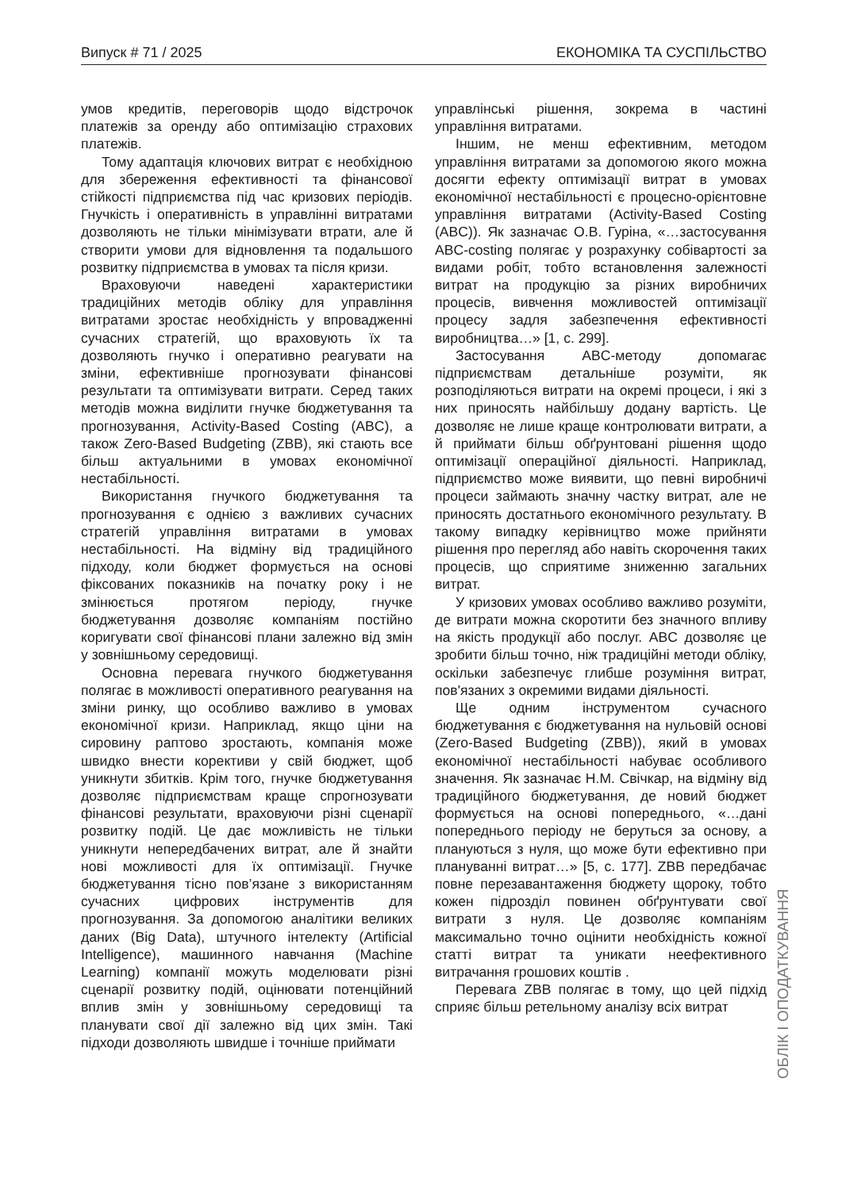Випуск # 71 / 2025 ЕКОНОМІКА ТА СУСПІЛЬСТВО
умов кредитів, переговорів щодо відстрочок платежів за оренду або оптимізацію страхових платежів.
Тому адаптація ключових витрат є необхідною для збереження ефективності та фінансової стійкості підприємства під час кризових періодів. Гнучкість і оперативність в управлінні витратами дозволяють не тільки мінімізувати втрати, але й створити умови для відновлення та подальшого розвитку підприємства в умовах та після кризи.
Враховуючи наведені характеристики традиційних методів обліку для управління витратами зростає необхідність у впровадженні сучасних стратегій, що враховують їх та дозволяють гнучко і оперативно реагувати на зміни, ефективніше прогнозувати фінансові результати та оптимізувати витрати. Серед таких методів можна виділити гнучке бюджетування та прогнозування, Activity-Based Costing (ABC), а також Zero-Based Budgeting (ZBB), які стають все більш актуальними в умовах економічної нестабільності.
Використання гнучкого бюджетування та прогнозування є однією з важливих сучасних стратегій управління витратами в умовах нестабільності. На відміну від традиційного підходу, коли бюджет формується на основі фіксованих показників на початку року і не змінюється протягом періоду, гнучке бюджетування дозволяє компаніям постійно коригувати свої фінансові плани залежно від змін у зовнішньому середовищі.
Основна перевага гнучкого бюджетування полягає в можливості оперативного реагування на зміни ринку, що особливо важливо в умовах економічної кризи. Наприклад, якщо ціни на сировину раптово зростають, компанія може швидко внести корективи у свій бюджет, щоб уникнути збитків. Крім того, гнучке бюджетування дозволяє підприємствам краще спрогнозувати фінансові результати, враховуючи різні сценарії розвитку подій. Це дає можливість не тільки уникнути непередбачених витрат, але й знайти нові можливості для їх оптимізації. Гнучке бюджетування тісно пов’язане з використанням сучасних цифрових інструментів для прогнозування. За допомогою аналітики великих даних (Big Data), штучного інтелекту (Artificial Intelligence), машинного навчання (Machine Learning) компанії можуть моделювати різні сценарії розвитку подій, оцінювати потенційний вплив змін у зовнішньому середовищі та планувати свої дії залежно від цих змін. Такі підходи дозволяють швидше і точніше приймати
управлінські рішення, зокрема в частині управління витратами.
Іншим, не менш ефективним, методом управління витратами за допомогою якого можна досягти ефекту оптимізації витрат в умовах економічної нестабільності є процесно-орієнтовне управління витратами (Activity-Based Costing (ABC)). Як зазначає О.В. Гуріна, «…застосування ABC-costing полягає у розрахунку собівартості за видами робіт, тобто встановлення залежності витрат на продукцію за різних виробничих процесів, вивчення можливостей оптимізації процесу задля забезпечення ефективності виробництва…» [1, с. 299].
Застосування ABC-методу допомагає підприємствам детальніше розуміти, як розподіляються витрати на окремі процеси, і які з них приносять найбільшу додану вартість. Це дозволяє не лише краще контролювати витрати, а й приймати більш обґрунтовані рішення щодо оптимізації операційної діяльності. Наприклад, підприємство може виявити, що певні виробничі процеси займають значну частку витрат, але не приносять достатнього економічного результату. В такому випадку керівництво може прийняти рішення про перегляд або навіть скорочення таких процесів, що сприятиме зниженню загальних витрат.
У кризових умовах особливо важливо розуміти, де витрати можна скоротити без значного впливу на якість продукції або послуг. ABC дозволяє це зробити більш точно, ніж традиційні методи обліку, оскільки забезпечує глибше розуміння витрат, пов'язаних з окремими видами діяльності.
Ще одним інструментом сучасного бюджетування є бюджетування на нульовій основі (Zero-Based Budgeting (ZBB)), який в умовах економічної нестабільності набуває особливого значення. Як зазначає Н.М. Свічкар, на відміну від традиційного бюджетування, де новий бюджет формується на основі попереднього, «…дані попереднього періоду не беруться за основу, а плануються з нуля, що може бути ефективно при плануванні витрат…» [5, с. 177]. ZBB передбачає повне перезавантаження бюджету щороку, тобто кожен підрозділ повинен обґрунтувати свої витрати з нуля. Це дозволяє компаніям максимально точно оцінити необхідність кожної статті витрат та уникати неефективного витрачання грошових коштів .
Перевага ZBB полягає в тому, що цей підхід сприяє більш ретельному аналізу всіх витрат
ОБЛІК І ОПОДАТКУВАННЯ